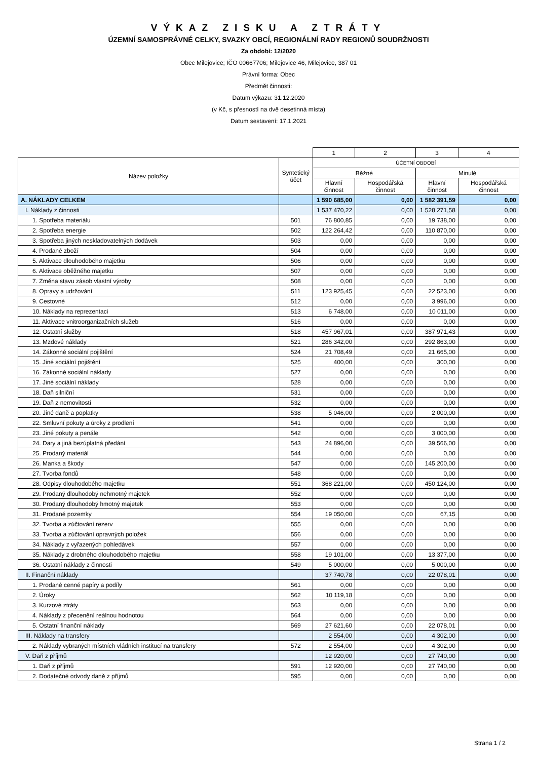VÝKAZ ZISKU A ZTRÁTY
ÚZEMNÍ SAMOSPRÁVNÉ CELKY, SVAZKY OBCÍ, REGIONÁLNÍ RADY REGIONŮ SOUDRŽNOSTI
Za období: 12/2020
Obec Milejovice; IČO 00667706; Milejovice 46, Milejovice, 387 01
Právní forma: Obec
Předmět činnosti:
Datum výkazu: 31.12.2020
(v Kč, s přesností na dvě desetinná místa)
Datum sestavení: 17.1.2021
| | | 1 | 2 | 3 | 4 |
| Název položky | Syntetický účet | ÚČETNÍ OBDOBÍ | | | |
| | | Běžné | | Minulé | |
| | | Hlavní činnost | Hospodářská činnost | Hlavní činnost | Hospodářská činnost |
| A. NÁKLADY CELKEM | | 1 590 685,00 | 0,00 | 1 582 391,59 | 0,00 |
| I. Náklady z činnosti | | 1 537 470,22 | 0,00 | 1 528 271,58 | 0,00 |
| 1. Spotřeba materiálu | 501 | 76 800,85 | 0,00 | 19 738,00 | 0,00 |
| 2. Spotřeba energie | 502 | 122 264,42 | 0,00 | 110 870,00 | 0,00 |
| 3. Spotřeba jiných neskladovatelných dodávek | 503 | 0,00 | 0,00 | 0,00 | 0,00 |
| 4. Prodané zboží | 504 | 0,00 | 0,00 | 0,00 | 0,00 |
| 5. Aktivace dlouhodobého majetku | 506 | 0,00 | 0,00 | 0,00 | 0,00 |
| 6. Aktivace oběžného majetku | 507 | 0,00 | 0,00 | 0,00 | 0,00 |
| 7. Změna stavu zásob vlastní výroby | 508 | 0,00 | 0,00 | 0,00 | 0,00 |
| 8. Opravy a udržování | 511 | 123 925,45 | 0,00 | 22 523,00 | 0,00 |
| 9. Cestovné | 512 | 0,00 | 0,00 | 3 996,00 | 0,00 |
| 10. Náklady na reprezentaci | 513 | 6 748,00 | 0,00 | 10 011,00 | 0,00 |
| 11. Aktivace vnitroorganizačních služeb | 516 | 0,00 | 0,00 | 0,00 | 0,00 |
| 12. Ostatní služby | 518 | 457 967,01 | 0,00 | 387 971,43 | 0,00 |
| 13. Mzdové náklady | 521 | 286 342,00 | 0,00 | 292 863,00 | 0,00 |
| 14. Zákonné sociální pojištění | 524 | 21 708,49 | 0,00 | 21 665,00 | 0,00 |
| 15. Jiné sociální pojištění | 525 | 400,00 | 0,00 | 300,00 | 0,00 |
| 16. Zákonné sociální náklady | 527 | 0,00 | 0,00 | 0,00 | 0,00 |
| 17. Jiné sociální náklady | 528 | 0,00 | 0,00 | 0,00 | 0,00 |
| 18. Daň silniční | 531 | 0,00 | 0,00 | 0,00 | 0,00 |
| 19. Daň z nemovitostí | 532 | 0,00 | 0,00 | 0,00 | 0,00 |
| 20. Jiné daně a poplatky | 538 | 5 046,00 | 0,00 | 2 000,00 | 0,00 |
| 22. Smluvní pokuty a úroky z prodlení | 541 | 0,00 | 0,00 | 0,00 | 0,00 |
| 23. Jiné pokuty a penále | 542 | 0,00 | 0,00 | 3 000,00 | 0,00 |
| 24. Dary a jiná bezúplatná předání | 543 | 24 896,00 | 0,00 | 39 566,00 | 0,00 |
| 25. Prodaný materiál | 544 | 0,00 | 0,00 | 0,00 | 0,00 |
| 26. Manka a škody | 547 | 0,00 | 0,00 | 145 200,00 | 0,00 |
| 27. Tvorba fondů | 548 | 0,00 | 0,00 | 0,00 | 0,00 |
| 28. Odpisy dlouhodobého majetku | 551 | 368 221,00 | 0,00 | 450 124,00 | 0,00 |
| 29. Prodaný dlouhodobý nehmotný majetek | 552 | 0,00 | 0,00 | 0,00 | 0,00 |
| 30. Prodaný dlouhodobý hmotný majetek | 553 | 0,00 | 0,00 | 0,00 | 0,00 |
| 31. Prodané pozemky | 554 | 19 050,00 | 0,00 | 67,15 | 0,00 |
| 32. Tvorba a zúčtování rezerv | 555 | 0,00 | 0,00 | 0,00 | 0,00 |
| 33. Tvorba a zúčtování opravných položek | 556 | 0,00 | 0,00 | 0,00 | 0,00 |
| 34. Náklady z vyřazených pohledávek | 557 | 0,00 | 0,00 | 0,00 | 0,00 |
| 35. Náklady z drobného dlouhodobého majetku | 558 | 19 101,00 | 0,00 | 13 377,00 | 0,00 |
| 36. Ostatní náklady z činnosti | 549 | 5 000,00 | 0,00 | 5 000,00 | 0,00 |
| II. Finanční náklady | | 37 740,78 | 0,00 | 22 078,01 | 0,00 |
| 1. Prodané cenné papíry a podíly | 561 | 0,00 | 0,00 | 0,00 | 0,00 |
| 2. Úroky | 562 | 10 119,18 | 0,00 | 0,00 | 0,00 |
| 3. Kurzové ztráty | 563 | 0,00 | 0,00 | 0,00 | 0,00 |
| 4. Náklady z přecenění reálnou hodnotou | 564 | 0,00 | 0,00 | 0,00 | 0,00 |
| 5. Ostatní finanční náklady | 569 | 27 621,60 | 0,00 | 22 078,01 | 0,00 |
| III. Náklady na transfery | | 2 554,00 | 0,00 | 4 302,00 | 0,00 |
| 2. Náklady vybraných místních vládních institucí na transfery | 572 | 2 554,00 | 0,00 | 4 302,00 | 0,00 |
| V. Daň z příjmů | | 12 920,00 | 0,00 | 27 740,00 | 0,00 |
| 1. Daň z příjmů | 591 | 12 920,00 | 0,00 | 27 740,00 | 0,00 |
| 2. Dodatečné odvody daně z příjmů | 595 | 0,00 | 0,00 | 0,00 | 0,00 |
Strana 1 / 2